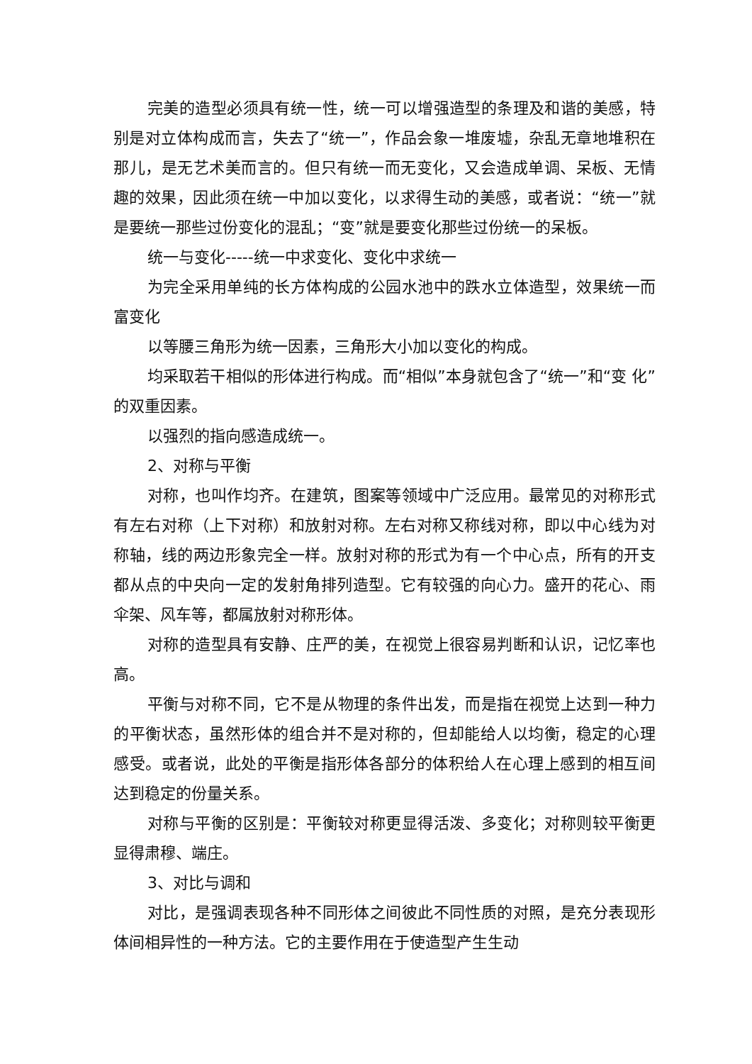完美的造型必须具有统一性，统一可以增强造型的条理及和谐的美感，特别是对立体构成而言，失去了“统一”，作品会象一堆废墟，杂乱无章地堆积在那儿，是无艺术美而言的。但只有统一而无变化，又会造成单调、呆板、无情趣的效果，因此须在统一中加以变化，以求得生动的美感，或者说：“统一”就是要统一那些过份变化的混乱；“变”就是要变化那些过份统一的呆板。
统一与变化-----统一中求变化、变化中求统一
为完全采用单纯的长方体构成的公园水池中的跌水立体造型，效果统一而富变化
以等腰三角形为统一因素，三角形大小加以变化的构成。
均采取若干相似的形体进行构成。而“相似”本身就包含了“统一”和“变 化”的双重因素。
以强烈的指向感造成统一。
2、对称与平衡
对称，也叫作均齐。在建筑，图案等领域中广泛应用。最常见的对称形式有左右对称（上下对称）和放射对称。左右对称又称线对称，即以中心线为对称轴，线的两边形象完全一样。放射对称的形式为有一个中心点，所有的开支都从点的中央向一定的发射角排列造型。它有较强的向心力。盛开的花心、雨伞架、风车等，都属放射对称形体。
对称的造型具有安静、庄严的美，在视觉上很容易判断和认识，记忆率也高。
平衡与对称不同，它不是从物理的条件出发，而是指在视觉上达到一种力的平衡状态，虽然形体的组合并不是对称的，但却能给人以均衡，稳定的心理感受。或者说，此处的平衡是指形体各部分的体积给人在心理上感到的相互间达到稳定的份量关系。
对称与平衡的区别是：平衡较对称更显得活泼、多变化；对称则较平衡更显得肃穆、端庄。
3、对比与调和
对比，是强调表现各种不同形体之间彼此不同性质的对照，是充分表现形体间相异性的一种方法。它的主要作用在于使造型产生生动